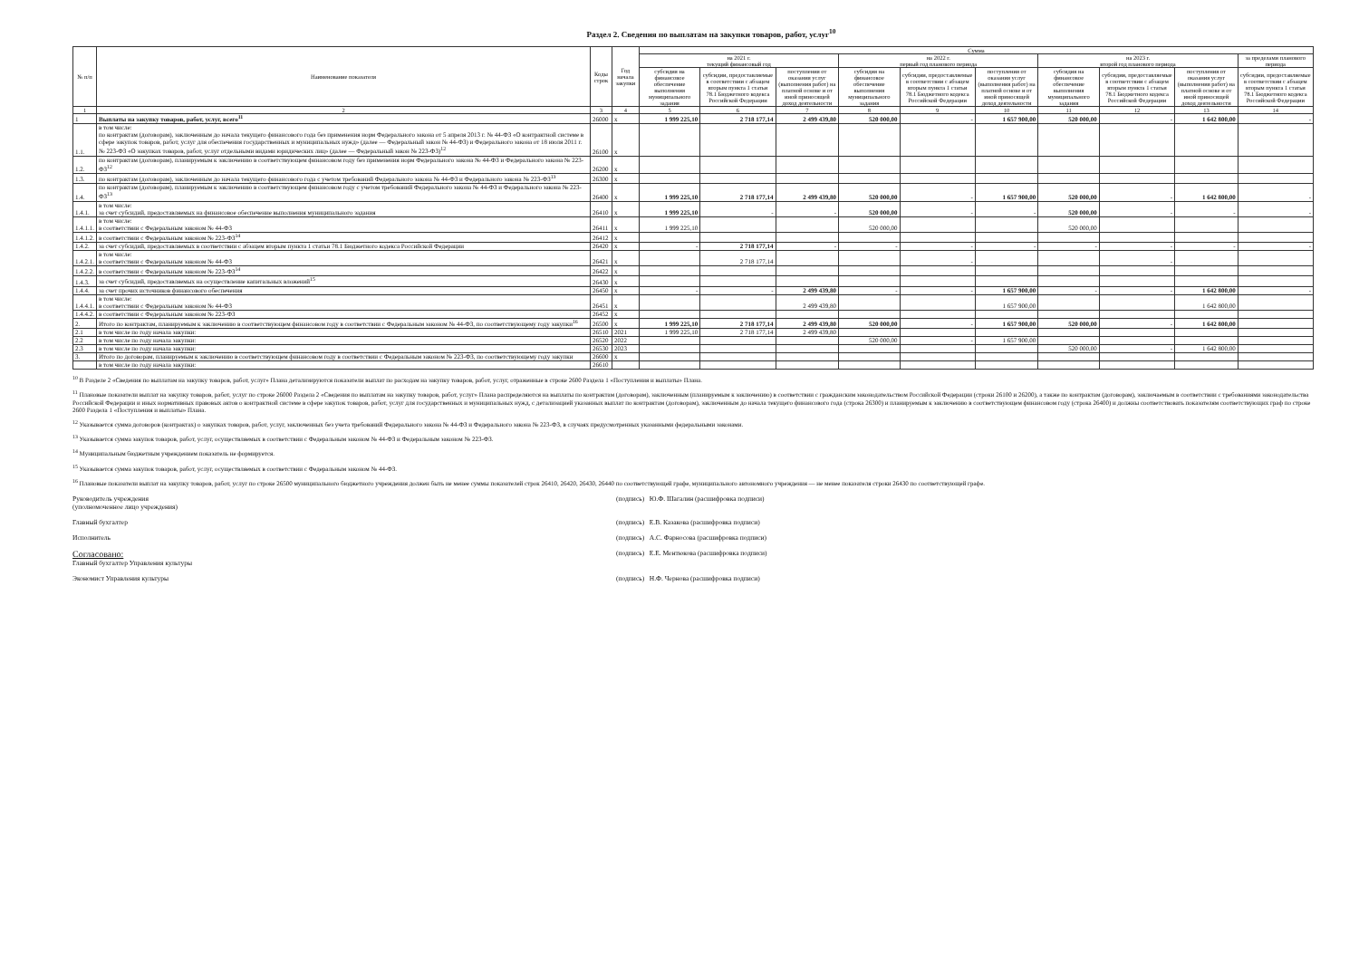Раздел 2. Сведения по выплатам на закупки товаров, работ, услуг<sup>10</sup>
| № п/п | Наименование показателя | Коды строк | Год начала закупки | Сумма | | | | | | | | | |
| --- | --- | --- | --- | --- | --- | --- | --- | --- | --- | --- | --- | --- | --- |
| | | | | на 2021 г. текущий финансовый год | | | на 2022 г. первый год планового периода | | | на 2023 г. второй год планового периода | | | за пределами планового периода |
| | | | | субсидия на финансовое обеспечение выполнения муниципального задания | субсидии, предоставляемые в соответствии с абзацем вторым пункта 1 статьи 78.1 Бюджетного кодекса Российской Федерации | поступления от оказания услуг (выполнения работ) на платной основе и от иной приносящей доход деятельности | субсидия на финансовое обеспечение выполнения муниципального задания | субсидии, предоставляемые в соответствии с абзацем вторым пункта 1 статьи 78.1 Бюджетного кодекса Российской Федерации | поступления от оказания услуг (выполнения работ) на платной основе и от иной приносящей доход деятельности | субсидия на финансовое обеспечение выполнения муниципального задания | субсидии, предоставляемые в соответствии с абзацем вторым пункта 1 статьи 78.1 Бюджетного кодекса Российской Федерации | поступления от оказания услуг (выполнения работ) на платной основе и от иной приносящей доход деятельности | субсидии, предоставляемые в соответствии с абзацем вторым пункта 1 статьи 78.1 Бюджетного кодекса Российской Федерации |
| 1 | 2 | 3 | 4 | 5 | 6 | 7 | 8 | 9 | 10 | 11 | 12 | 13 | 14 |
| 1 | Выплаты на закупку товаров, работ, услуг, всего<sup>11</sup> | 26000 | x | 1 999 225,10 | 2 718 177,14 | 2 499 439,80 | 520 000,00 | - | 1 657 900,00 | 520 000,00 | - | 1 642 800,00 | - |
| 1.1. | в том числе: по контрактам (договорам), заключенным до начала текущего финансового года без применения норм Федерального закона от 5 апреля 2013 г. № 44-ФЗ «О контрактной системе в сфере закупок товаров, работ, услуг для обеспечения государственных и муниципальных нужд» (далее — Федеральный закон № 44-ФЗ) и Федерального закона от 18 июля 2011 г. № 223-ФЗ «О закупках товаров, работ, услуг отдельными видами юридических лиц» (далее — Федеральный закон № 223-ФЗ)<sup>12</sup> | 26100 | x | | | | | | | | | | |
| 1.2. | по контрактам (договорам), планируемым к заключению в соответствующем финансовом году без применения норм Федерального закона № 44-ФЗ и Федерального закона № 223-ФЗ<sup>12</sup> | 26200 | x | | | | | | | | | | |
| 1.3. | по контрактам (договорам), заключенным до начала текущего финансового года с учетом требований Федерального закона № 44-ФЗ и Федерального закона № 223-ФЗ<sup>13</sup> | 26300 | x | | | | | | | | | | |
| 1.4. | по контрактам (договорам), планируемым к заключению в соответствующем финансовом году с учетом требований Федерального закона № 44-ФЗ и Федерального закона № 223-ФЗ<sup>13</sup> | 26400 | x | 1 999 225,10 | 2 718 177,14 | 2 499 439,80 | 520 000,00 | - | 1 657 900,00 | 520 000,00 | - | 1 642 800,00 | - |
| 1.4.1. | в том числе: за счет субсидий, предоставляемых на финансовое обеспечение выполнения муниципального задания | 26410 | x | 1 999 225,10 | - | - | 520 000,00 | - | - | 520 000,00 | - | - | - |
| 1.4.1.1. | в том числе: в соответствии с Федеральным законом № 44-ФЗ | 26411 | x | 1 999 225,10 | | | 520 000,00 | | | 520 000,00 | | | |
| 1.4.1.2. | в соответствии с Федеральным законом № 223-ФЗ<sup>14</sup> | 26412 | x | | | | | | | | | | |
| 1.4.2. | за счет субсидий, предоставляемых в соответствии с абзацем вторым пункта 1 статьи 78.1 Бюджетного кодекса Российской Федерации | 26420 | x | - | 2 718 177,14 | - | - | - | - | - | - | - | - |
| 1.4.2.1. | в том числе: в соответствии с Федеральным законом № 44-ФЗ | 26421 | x | | 2 718 177,14 | | | - | | | - | | |
| 1.4.2.2. | в соответствии с Федеральным законом № 223-ФЗ<sup>14</sup> | 26422 | x | | | | | | | | | | |
| 1.4.3. | за счет субсидий, предоставляемых на осуществление капитальных вложений<sup>15</sup> | 26430 | x | | | | | | | | | | |
| 1.4.4. | за счет прочих источников финансового обеспечения | 26450 | x | - | - | 2 499 439,80 | - | - | 1 657 900,00 | - | - | 1 642 800,00 | - |
| 1.4.4.1. | в том числе: в соответствии с Федеральным законом № 44-ФЗ | 26451 | x | | | 2 499 439,80 | | | 1 657 900,00 | | | 1 642 800,00 | |
| 1.4.4.2. | в соответствии с Федеральным законом № 223-ФЗ | 26452 | x | | | | | | | | | | |
| 2. | Итого по контрактам, планируемым к заключению в соответствующем финансовом году в соответствии с Федеральным законом № 44-ФЗ, по соответствующему году закупки<sup>16</sup> | 26500 | x | 1 999 225,10 | 2 718 177,14 | 2 499 439,80 | 520 000,00 | - | 1 657 900,00 | 520 000,00 | - | 1 642 800,00 | |
| 2.1 | в том числе по году начала закупки: | 26510 | 2021 | 1 999 225,10 | 2 718 177,14 | 2 499 439,80 | | | | | | | |
| 2.2 | в том числе по году начала закупки: | 26520 | 2022 | | | | 520 000,00 | - | 1 657 900,00 | | | | |
| 2.3 | в том числе по году начала закупки: | 26530 | 2023 | | | | | | | 520 000,00 | - | 1 642 800,00 | |
| 3. | Итого по договорам, планируемым к заключению в соответствующем финансовом году в соответствии с Федеральным законом № 223-ФЗ, по соответствующему году закупки | 26600 | x | | | | | | | | | | |
| | в том числе по году начала закупки: | 26610 | | | | | | | | | | | |
<sup>10</sup> В Разделе 2 «Сведения по выплатам на закупку товаров, работ, услуг» Плана детализируются показатели выплат по расходам на закупку товаров, работ, услуг, отраженные в строке 2600 Раздела 1 «Поступления и выплаты» Плана.
<sup>11</sup> Плановые показатели выплат на закупку товаров, работ, услуг по строке 26000 Раздела 2 «Сведения по выплатам на закупку товаров, работ, услуг» Плана распределяются на выплаты по контрактам (договорам), заключенным (планируемым к заключению) в соответствии с гражданским законодательством Российской Федерации (строки 26100 и 26200), а также по контрактам (договорам), заключаемым в соответствии с требованиями законодательства Российской Федерации и иных нормативных правовых актов о контрактной системе в сфере закупок товаров, работ, услуг для государственных и муниципальных нужд, с детализацией указанных выплат по контрактам (договорам), заключенным до начала текущего финансового года (строка 26300) и планируемым к заключению в соответствующем финансовом году (строка 26400) и должны соответствовать показателям соответствующих граф по строке 2600 Раздела 1 «Поступления и выплаты» Плана.
<sup>12</sup> Указывается сумма договоров (контрактах) о закупках товаров, работ, услуг, заключенных без учета требований Федерального закона № 44-ФЗ и Федерального закона № 223-ФЗ, в случаях предусмотренных указанными федеральными законами.
<sup>13</sup> Указывается сумма закупок товаров, работ, услуг, осуществляемых в соответствии с Федеральным законом № 44-ФЗ и Федеральным законом № 223-ФЗ.
<sup>14</sup> Муниципальным бюджетным учреждением показатель не формируется.
<sup>15</sup> Указывается сумма закупок товаров, работ, услуг, осуществляемых в соответствии с Федеральным законом № 44-ФЗ.
<sup>16</sup> Плановые показатели выплат на закупку товаров, работ, услуг по строке 26500 муниципального бюджетного учреждения должен быть не менее суммы показателей строк 26410, 26420, 26430, 26440 по соответствующей графе, муниципального автономного учреждения — не менее показателя строки 26430 по соответствующей графе.
Руководитель учреждения
(уполномоченное лицо учреждения)
(подпись) Ю.Ф. Шагалин (расшифровка подписи)
Главный бухгалтер (подпись) Е.В. Казакова (расшифровка подписи)
Исполнитель (подпись) А.С. Фарносова (расшифровка подписи)
Согласовано:
Главный бухгалтер Управления культуры
(подпись) Е.Е. Ментюкова (расшифровка подписи)
Экономист Управления культуры (подпись) Н.Ф. Чернова (расшифровка подписи)